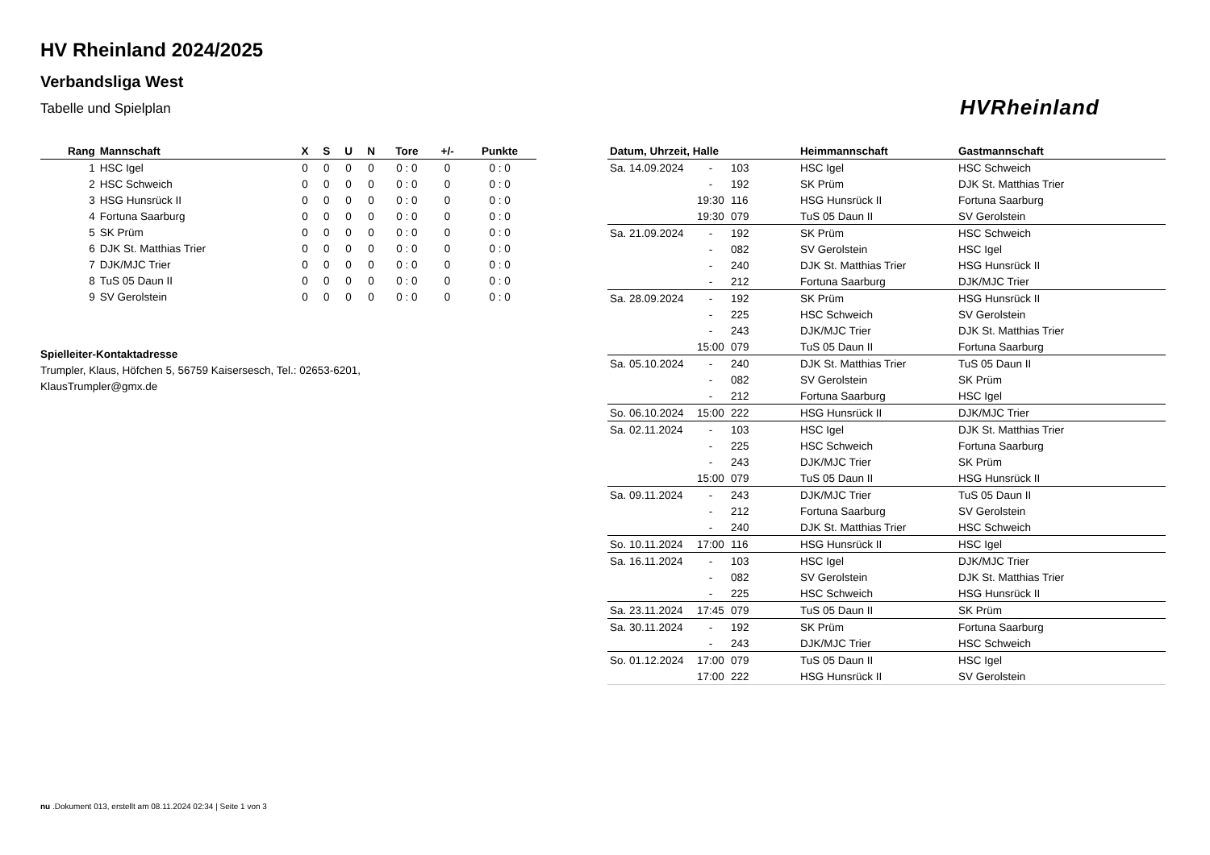HV Rheinland 2024/2025
Verbandsliga West
Tabelle und Spielplan
HVRheinland
| Rang | Mannschaft | X | S | U | N | Tore | +/- | Punkte |
| --- | --- | --- | --- | --- | --- | --- | --- | --- |
| 1 | HSC Igel | 0 | 0 | 0 | 0 | 0 : 0 | 0 | 0 : 0 |
| 2 | HSC Schweich | 0 | 0 | 0 | 0 | 0 : 0 | 0 | 0 : 0 |
| 3 | HSG Hunsrück II | 0 | 0 | 0 | 0 | 0 : 0 | 0 | 0 : 0 |
| 4 | Fortuna Saarburg | 0 | 0 | 0 | 0 | 0 : 0 | 0 | 0 : 0 |
| 5 | SK Prüm | 0 | 0 | 0 | 0 | 0 : 0 | 0 | 0 : 0 |
| 6 | DJK St. Matthias Trier | 0 | 0 | 0 | 0 | 0 : 0 | 0 | 0 : 0 |
| 7 | DJK/MJC Trier | 0 | 0 | 0 | 0 | 0 : 0 | 0 | 0 : 0 |
| 8 | TuS 05 Daun II | 0 | 0 | 0 | 0 | 0 : 0 | 0 | 0 : 0 |
| 9 | SV Gerolstein | 0 | 0 | 0 | 0 | 0 : 0 | 0 | 0 : 0 |
Spielleiter-Kontaktadresse
Trumpler, Klaus, Höfchen 5, 56759 Kaisersesch, Tel.: 02653-6201,
KlausTrumpler@gmx.de
| Datum, Uhrzeit, Halle | | | Heimmannschaft | Gastmannschaft |
| --- | --- | --- | --- | --- |
| Sa. 14.09.2024 | - | 103 | HSC Igel | HSC Schweich |
| | - | 192 | SK Prüm | DJK St. Matthias Trier |
| | 19:30 | 116 | HSG Hunsrück II | Fortuna Saarburg |
| | 19:30 | 079 | TuS 05 Daun II | SV Gerolstein |
| Sa. 21.09.2024 | - | 192 | SK Prüm | HSC Schweich |
| | - | 082 | SV Gerolstein | HSC Igel |
| | - | 240 | DJK St. Matthias Trier | HSG Hunsrück II |
| | - | 212 | Fortuna Saarburg | DJK/MJC Trier |
| Sa. 28.09.2024 | - | 192 | SK Prüm | HSG Hunsrück II |
| | - | 225 | HSC Schweich | SV Gerolstein |
| | - | 243 | DJK/MJC Trier | DJK St. Matthias Trier |
| | 15:00 | 079 | TuS 05 Daun II | Fortuna Saarburg |
| Sa. 05.10.2024 | - | 240 | DJK St. Matthias Trier | TuS 05 Daun II |
| | - | 082 | SV Gerolstein | SK Prüm |
| | - | 212 | Fortuna Saarburg | HSC Igel |
| So. 06.10.2024 | 15:00 | 222 | HSG Hunsrück II | DJK/MJC Trier |
| Sa. 02.11.2024 | - | 103 | HSC Igel | DJK St. Matthias Trier |
| | - | 225 | HSC Schweich | Fortuna Saarburg |
| | - | 243 | DJK/MJC Trier | SK Prüm |
| | 15:00 | 079 | TuS 05 Daun II | HSG Hunsrück II |
| Sa. 09.11.2024 | - | 243 | DJK/MJC Trier | TuS 05 Daun II |
| | - | 212 | Fortuna Saarburg | SV Gerolstein |
| | - | 240 | DJK St. Matthias Trier | HSC Schweich |
| So. 10.11.2024 | 17:00 | 116 | HSG Hunsrück II | HSC Igel |
| Sa. 16.11.2024 | - | 103 | HSC Igel | DJK/MJC Trier |
| | - | 082 | SV Gerolstein | DJK St. Matthias Trier |
| | - | 225 | HSC Schweich | HSG Hunsrück II |
| Sa. 23.11.2024 | 17:45 | 079 | TuS 05 Daun II | SK Prüm |
| Sa. 30.11.2024 | - | 192 | SK Prüm | Fortuna Saarburg |
| | - | 243 | DJK/MJC Trier | HSC Schweich |
| So. 01.12.2024 | 17:00 | 079 | TuS 05 Daun II | HSC Igel |
| | 17:00 | 222 | HSG Hunsrück II | SV Gerolstein |
nu .Dokument 013, erstellt am 08.11.2024 02:34 | Seite 1 von 3